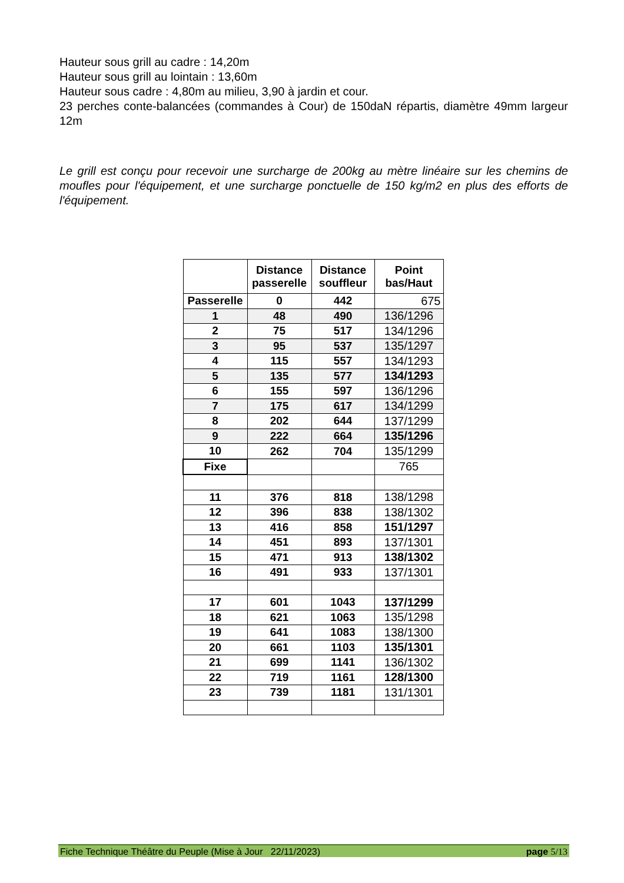Hauteur sous grill au cadre : 14,20m
Hauteur sous grill au lointain : 13,60m
Hauteur sous cadre : 4,80m au milieu, 3,90 à jardin et cour.
23 perches conte-balancées (commandes à Cour) de 150daN répartis, diamètre 49mm largeur 12m
Le grill est conçu pour recevoir une surcharge de 200kg au mètre linéaire sur les chemins de moufles pour l'équipement, et une surcharge ponctuelle de 150 kg/m2 en plus des efforts de l'équipement.
| | Distance passerelle | Distance souffleur | Point bas/Haut |
| --- | --- | --- | --- |
| Passerelle | 0 | 442 | 675 |
| 1 | 48 | 490 | 136/1296 |
| 2 | 75 | 517 | 134/1296 |
| 3 | 95 | 537 | 135/1297 |
| 4 | 115 | 557 | 134/1293 |
| 5 | 135 | 577 | 134/1293 |
| 6 | 155 | 597 | 136/1296 |
| 7 | 175 | 617 | 134/1299 |
| 8 | 202 | 644 | 137/1299 |
| 9 | 222 | 664 | 135/1296 |
| 10 | 262 | 704 | 135/1299 |
| Fixe | | | 765 |
| 11 | 376 | 818 | 138/1298 |
| 12 | 396 | 838 | 138/1302 |
| 13 | 416 | 858 | 151/1297 |
| 14 | 451 | 893 | 137/1301 |
| 15 | 471 | 913 | 138/1302 |
| 16 | 491 | 933 | 137/1301 |
| 17 | 601 | 1043 | 137/1299 |
| 18 | 621 | 1063 | 135/1298 |
| 19 | 641 | 1083 | 138/1300 |
| 20 | 661 | 1103 | 135/1301 |
| 21 | 699 | 1141 | 136/1302 |
| 22 | 719 | 1161 | 128/1300 |
| 23 | 739 | 1181 | 131/1301 |
Fiche Technique Théâtre du Peuple (Mise à Jour 22/11/2023) page 5/13